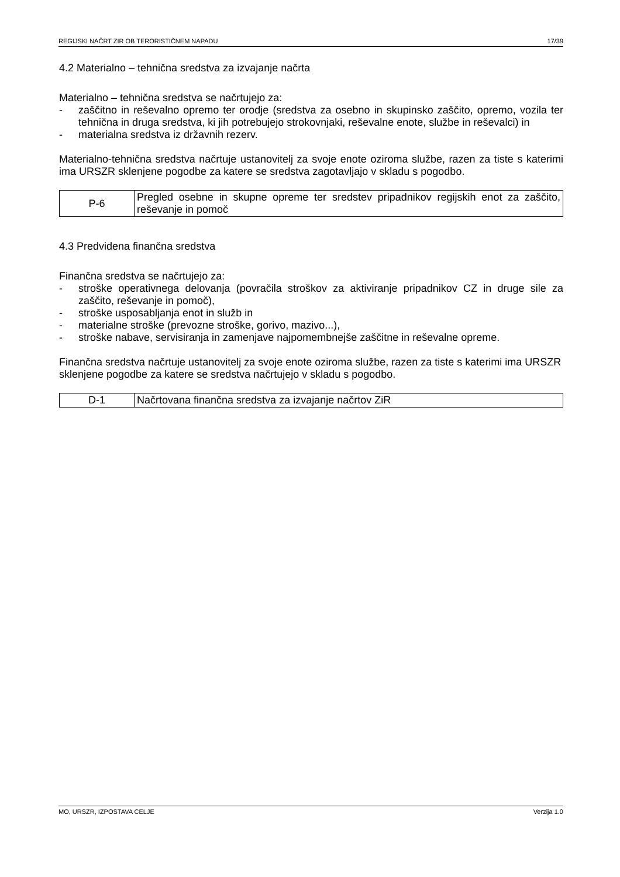REGIJSKI NAČRT ZIR OB TERORISTIČNEM NAPADU 17/39
4.2 Materialno – tehnična sredstva za izvajanje načrta
Materialno – tehnična sredstva se načrtujejo za:
- zaščitno in reševalno opremo ter orodje (sredstva za osebno in skupinsko zaščito, opremo, vozila ter tehnična in druga sredstva, ki jih potrebujejo strokovnjaki, reševalne enote, službe in reševalci) in
- materialna sredstva iz državnih rezerv.
Materialno-tehnična sredstva načrtuje ustanovitelj za svoje enote oziroma službe, razen za tiste s katerimi ima URSZR sklenjene pogodbe za katere se sredstva zagotavljajo v skladu s pogodbo.
| P-6 | Pregled osebne in skupne opreme ter sredstev pripadnikov regijskih enot za zaščito, reševanje in pomoč |
4.3 Predvidena finančna sredstva
Finančna sredstva se načrtujejo za:
- stroške operativnega delovanja (povračila stroškov za aktiviranje pripadnikov CZ in druge sile za zaščito, reševanje in pomoč),
- stroške usposabljanja enot in služb in
- materialne stroške (prevozne stroške, gorivo, mazivo...),
- stroške nabave, servisiranja in zamenjave najpomembnejše zaščitne in reševalne opreme.
Finančna sredstva načrtuje ustanovitelj za svoje enote oziroma službe, razen za tiste s katerimi ima URSZR sklenjene pogodbe za katere se sredstva načrtujejo v skladu s pogodbo.
| D-1 | Načrtovana finančna sredstva za izvajanje načrtov ZiR |
MO, URSZR, IZPOSTAVA CELJE Verzija 1.0